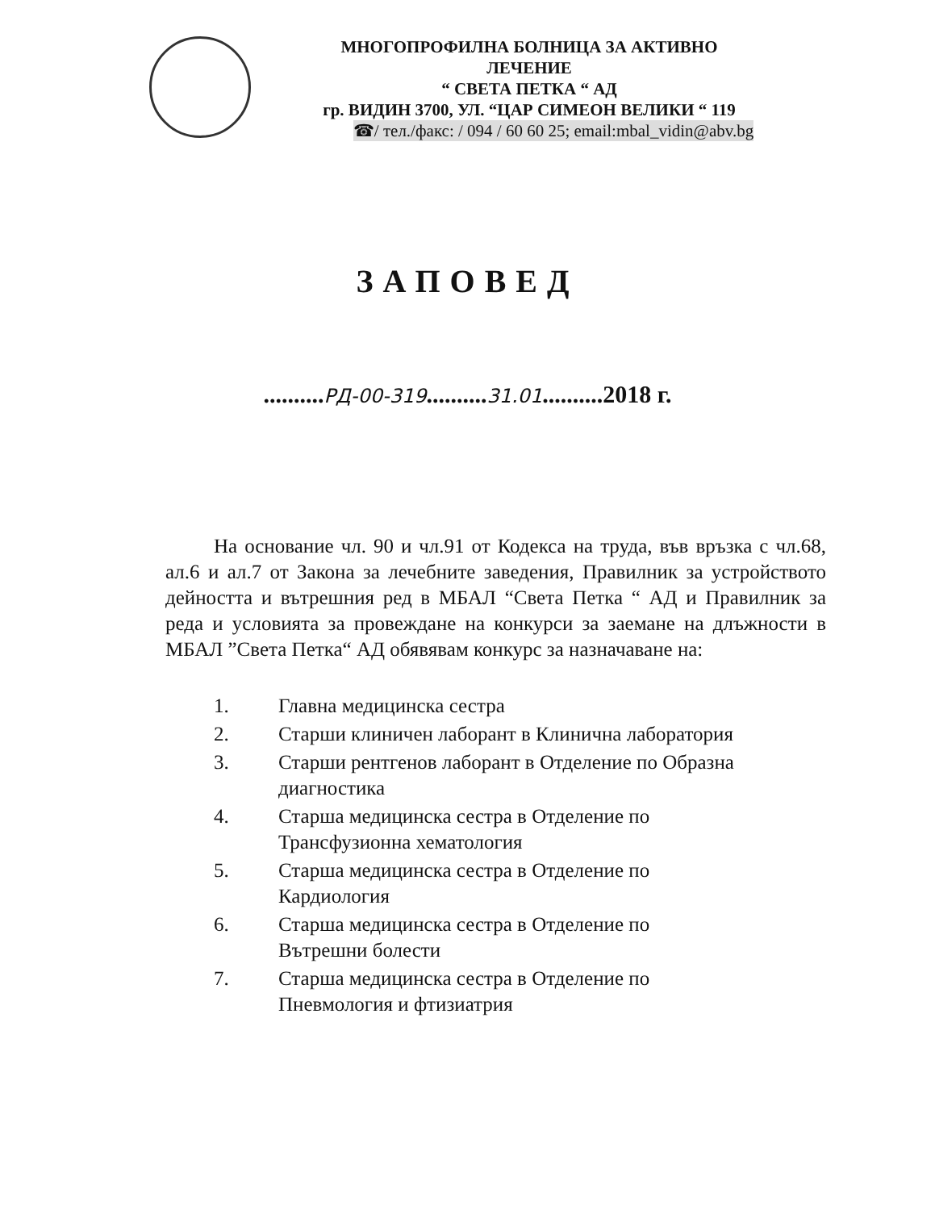МНОГОПРОФИЛНА БОЛНИЦА ЗА АКТИВНО
ЛЕЧЕНИЕ
“ СВЕТА ПЕТКА “ АД
гр. ВИДИН 3700, УЛ. “ЦАР СИМЕОН ВЕЛИКИ “ 119
☎/ тел./факс: / 094 / 60 60 25; email:mbal_vidin@abv.bg
ЗАПОВЕД
..........РД-00-319..........31.01..........2018 г.
На основание чл. 90 и чл.91 от Кодекса на труда, във връзка с чл.68, ал.6 и ал.7 от Закона за лечебните заведения, Правилник за устройството дейността и вътрешния ред в МБАЛ “Света Петка “ АД и Правилник за реда и условията за провеждане на конкурси за заемане на длъжности в МБАЛ ”Света Петка“ АД обявявам конкурс за назначаване на:
1. Главна медицинска сестра
2. Старши клиничен лаборант в Клинична лаборатория
3. Старши рентгенов лаборант в Отделение по Образна диагностика
4. Старша медицинска сестра в Отделение по
Трансфузионна хематология
5. Старша медицинска сестра в Отделение по
Кардиология
6. Старша медицинска сестра в Отделение по
Вътрешни болести
7. Старша медицинска сестра в Отделение по
Пневмология и фтизиатрия